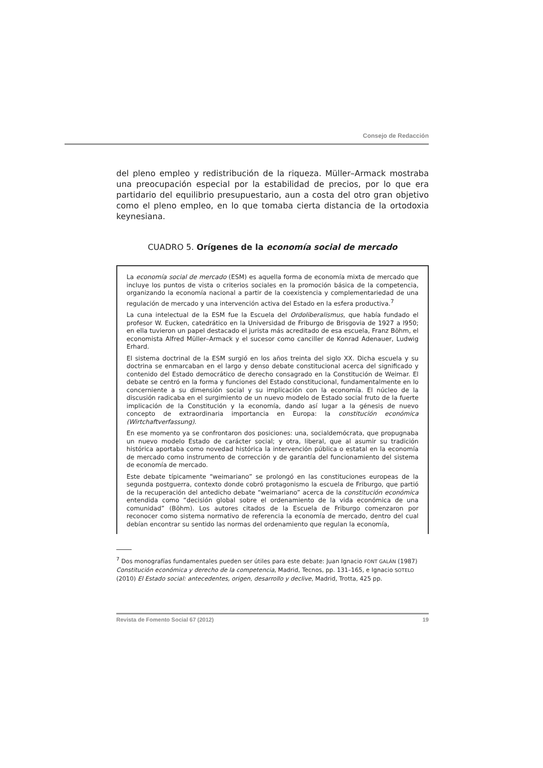Consejo de Redacción
del pleno empleo y redistribución de la riqueza. Müller–Armack mostraba una preocupación especial por la estabilidad de precios, por lo que era partidario del equilibrio presupuestario, aun a costa del otro gran objetivo como el pleno empleo, en lo que tomaba cierta distancia de la ortodoxia keynesiana.
CUADRO 5. Orígenes de la economía social de mercado
La economía social de mercado (ESM) es aquella forma de economía mixta de mercado que incluye los puntos de vista o criterios sociales en la promoción básica de la competencia, organizando la economía nacional a partir de la coexistencia y complementariedad de una regulación de mercado y una intervención activa del Estado en la esfera productiva.<sup>7</sup>
La cuna intelectual de la ESM fue la Escuela del Ordoliberalismus, que había fundado el profesor W. Eucken, catedrático en la Universidad de Friburgo de Brisgovia de 1927 a l950; en ella tuvieron un papel destacado el jurista más acreditado de esa escuela, Franz Böhm, el economista Alfred Müller–Armack y el sucesor como canciller de Konrad Adenauer, Ludwig Erhard.
El sistema doctrinal de la ESM surgió en los años treinta del siglo XX. Dicha escuela y su doctrina se enmarcaban en el largo y denso debate constitucional acerca del significado y contenido del Estado democrático de derecho consagrado en la Constitución de Weimar. El debate se centró en la forma y funciones del Estado constitucional, fundamentalmente en lo concerniente a su dimensión social y su implicación con la economía. El núcleo de la discusión radicaba en el surgimiento de un nuevo modelo de Estado social fruto de la fuerte implicación de la Constitución y la economía, dando así lugar a la génesis de nuevo concepto de extraordinaria importancia en Europa: la constitución económica (Wirtchaftverfassung).
En ese momento ya se confrontaron dos posiciones: una, socialdemócrata, que propugnaba un nuevo modelo Estado de carácter social; y otra, liberal, que al asumir su tradición histórica aportaba como novedad histórica la intervención pública o estatal en la economía de mercado como instrumento de corrección y de garantía del funcionamiento del sistema de economía de mercado.
Este debate típicamente “weimariano” se prolongó en las constituciones europeas de la segunda postguerra, contexto donde cobró protagonismo la escuela de Friburgo, que partió de la recuperación del antedicho debate “weimariano” acerca de la constitución económica entendida como “decisión global sobre el ordenamiento de la vida económica de una comunidad” (Böhm). Los autores citados de la Escuela de Friburgo comenzaron por reconocer como sistema normativo de referencia la economía de mercado, dentro del cual debían encontrar su sentido las normas del ordenamiento que regulan la economía,
<sup>7</sup> Dos monografías fundamentales pueden ser útiles para este debate: Juan Ignacio FONT GALÁN (1987) Constitución económica y derecho de la competencia, Madrid, Tecnos, pp. 131–165, e Ignacio SOTELO (2010) El Estado social: antecedentes, origen, desarrollo y declive, Madrid, Trotta, 425 pp.
Revista de Fomento Social 67 (2012) 19